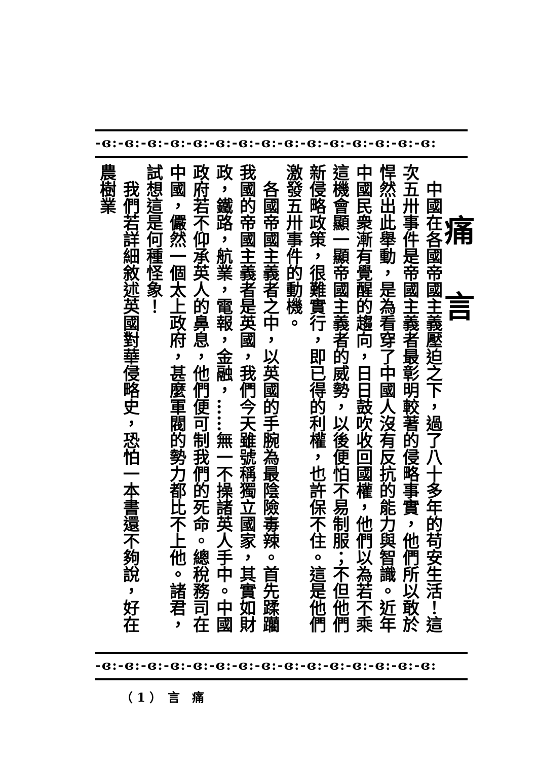-ɞ:-ɞ:-ɞ:-ɞ:-ɞ:-ɞ:-ɞ:-ɞ:-ɞ:-ɞ:-ɞ:-ɞ:-ɞ:-ɞ:-ɞ:
痛言
　中國在各國帝國主義壓迫之下，過了八十多年的苟安生活！這次五卅事件是帝國主義者最彰明較著的侵略事實，他們所以敢於悍然出此舉動，是為看穿了中國人沒有反抗的能力與智識。近年中國民衆漸有覺醒的趨向，日日鼓吹收回國權，他們以為若不乘這機會顯一顯帝國主義者的威勢，以後便怕不易制服；不但他們新侵略政策，很難實行，即已得的利權，也許保不住。這是他們激發五卅事件的動機。
　各國帝國主義者之中，以英國的手腕為最陰險毒辣。首先蹂躪我國的帝國主義者是英國，我們今天雖號稱獨立國家，其實如財政，鐵路，航業，電報，金融，……無一不操諸英人手中。中國政府若不仰承英人的鼻息，他們便可制我們的死命。總稅務司在中國，儼然一個太上政府，甚麼軍閥的勢力都比不上他。諸君，試想這是何種怪象！
　我們若詳細敘述英國對華侵略史，恐怕一本書還不夠說，好在農樹業
-ɞ:-ɞ:-ɞ:-ɞ:-ɞ:-ɞ:-ɞ:-ɞ:-ɞ:-ɞ:-ɞ:-ɞ:-ɞ:-ɞ:-ɞ:
（ 1 ）　言　痛